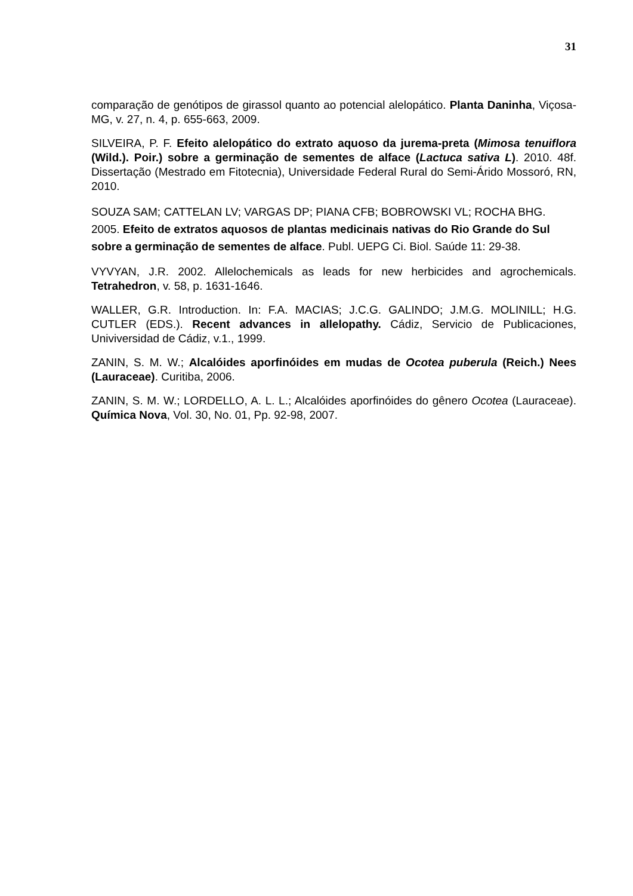31
comparação de genótipos de girassol quanto ao potencial alelopático. Planta Daninha, Viçosa-MG, v. 27, n. 4, p. 655-663, 2009.
SILVEIRA, P. F. Efeito alelopático do extrato aquoso da jurema-preta (Mimosa tenuiflora (Wild.). Poir.) sobre a germinação de sementes de alface (Lactuca sativa L). 2010. 48f. Dissertação (Mestrado em Fitotecnia), Universidade Federal Rural do Semi-Árido Mossoró, RN, 2010.
SOUZA SAM; CATTELAN LV; VARGAS DP; PIANA CFB; BOBROWSKI VL; ROCHA BHG. 2005. Efeito de extratos aquosos de plantas medicinais nativas do Rio Grande do Sul sobre a germinação de sementes de alface. Publ. UEPG Ci. Biol. Saúde 11: 29-38.
VYVYAN, J.R. 2002. Allelochemicals as leads for new herbicides and agrochemicals. Tetrahedron, v. 58, p. 1631-1646.
WALLER, G.R. Introduction. In: F.A. MACIAS; J.C.G. GALINDO; J.M.G. MOLINILL; H.G. CUTLER (EDS.). Recent advances in allelopathy. Cádiz, Servicio de Publicaciones, Univiversidad de Cádiz, v.1., 1999.
ZANIN, S. M. W.; Alcalóides aporfinóides em mudas de Ocotea puberula (Reich.) Nees (Lauraceae). Curitiba, 2006.
ZANIN, S. M. W.; LORDELLO, A. L. L.; Alcalóides aporfinóides do gênero Ocotea (Lauraceae). Química Nova, Vol. 30, No. 01, Pp. 92-98, 2007.